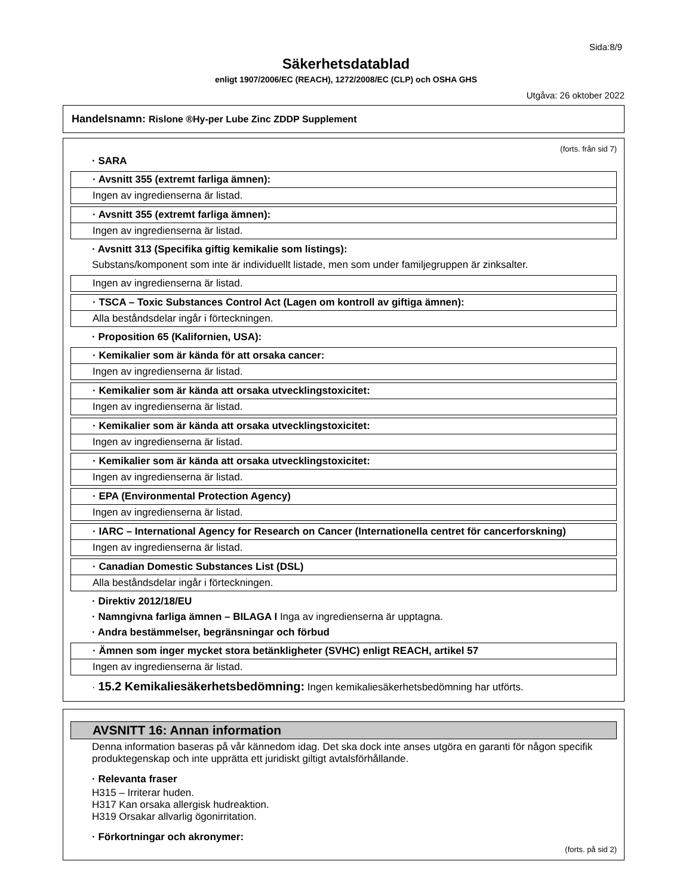Sida:8/9
Säkerhetsdatablad
enligt 1907/2006/EC (REACH), 1272/2008/EC (CLP) och OSHA GHS
Utgåva: 26 oktober 2022
Handelsnamn: Rislone ®Hy-per Lube Zinc ZDDP Supplement
(forts. från sid 7)
· SARA
· Avsnitt 355 (extremt farliga ämnen):
Ingen av ingredienserna är listad.
· Avsnitt 355 (extremt farliga ämnen):
Ingen av ingredienserna är listad.
· Avsnitt 313 (Specifika giftig kemikalie som listings):
Substans/komponent som inte är individuellt listade, men som under familjegruppen är zinksalter.
Ingen av ingredienserna är listad.
· TSCA – Toxic Substances Control Act (Lagen om kontroll av giftiga ämnen):
Alla beståndsdelar ingår i förteckningen.
· Proposition 65 (Kalifornien, USA):
· Kemikalier som är kända för att orsaka cancer:
Ingen av ingredienserna är listad.
· Kemikalier som är kända att orsaka utvecklingstoxicitet:
Ingen av ingredienserna är listad.
· Kemikalier som är kända att orsaka utvecklingstoxicitet:
Ingen av ingredienserna är listad.
· Kemikalier som är kända att orsaka utvecklingstoxicitet:
Ingen av ingredienserna är listad.
· EPA (Environmental Protection Agency)
Ingen av ingredienserna är listad.
· IARC – International Agency for Research on Cancer (Internationella centret för cancerforskning)
Ingen av ingredienserna är listad.
· Canadian Domestic Substances List (DSL)
Alla beståndsdelar ingår i förteckningen.
· Direktiv 2012/18/EU
· Namngivna farliga ämnen – BILAGA I Inga av ingredienserna är upptagna.
· Andra bestämmelser, begränsningar och förbud
· Ämnen som inger mycket stora betänkligheter (SVHC) enligt REACH, artikel 57
Ingen av ingredienserna är listad.
· 15.2 Kemikaliesäkerhetsbedömning: Ingen kemikaliesäkerhetsbedömning har utförts.
AVSNITT 16: Annan information
Denna information baseras på vår kännedom idag. Det ska dock inte anses utgöra en garanti för någon specifik produktegenskap och inte upprätta ett juridiskt giltigt avtalsförhållande.
· Relevanta fraser
H315 – Irriterar huden.
H317 Kan orsaka allergisk hudreaktion.
H319 Orsakar allvarlig ögonirritation.
· Förkortningar och akronymer:
(forts. på sid 2)